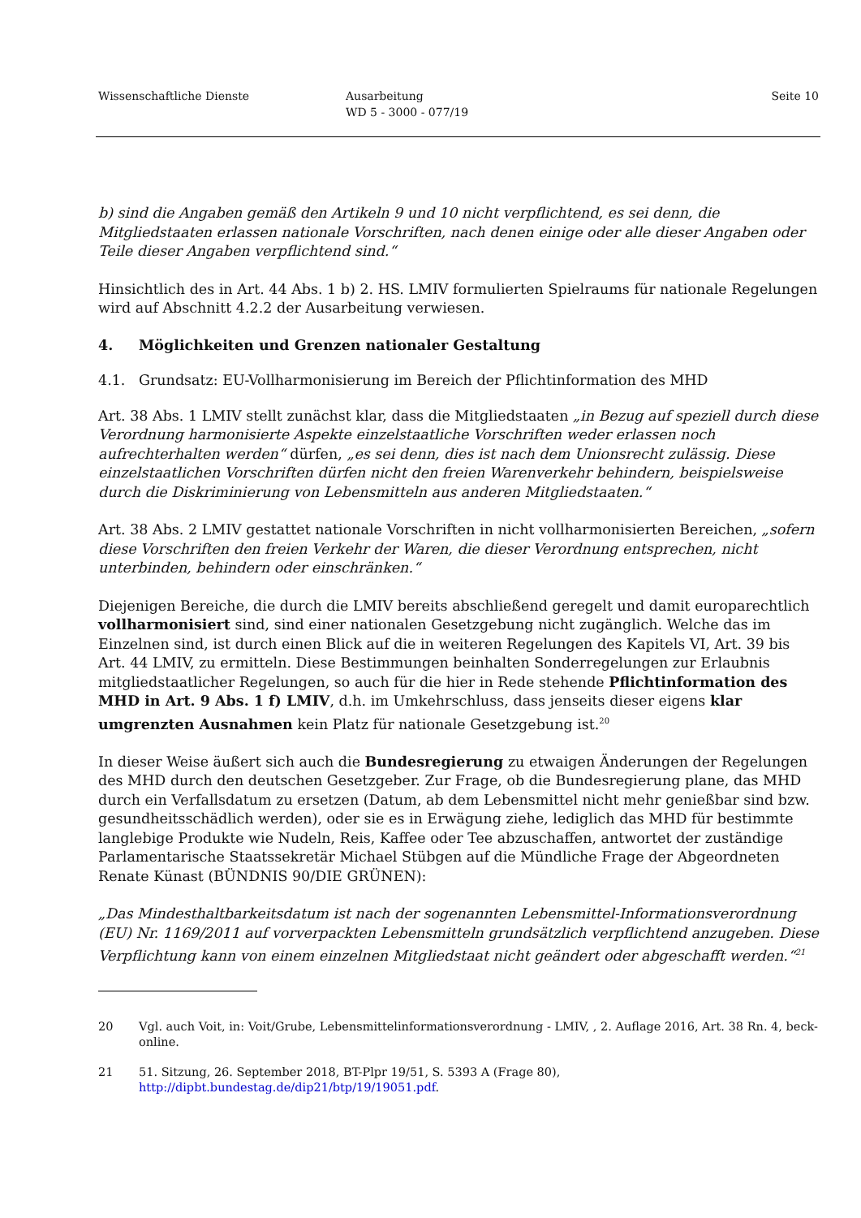Wissenschaftliche Dienste Ausarbeitung
WD 5 - 3000 - 077/19
Seite 10
b) sind die Angaben gemäß den Artikeln 9 und 10 nicht verpflichtend, es sei denn, die Mitgliedstaaten erlassen nationale Vorschriften, nach denen einige oder alle dieser Angaben oder Teile dieser Angaben verpflichtend sind.“
Hinsichtlich des in Art. 44 Abs. 1 b) 2. HS. LMIV formulierten Spielraums für nationale Regelungen wird auf Abschnitt 4.2.2 der Ausarbeitung verwiesen.
4. Möglichkeiten und Grenzen nationaler Gestaltung
4.1. Grundsatz: EU-Vollharmonisierung im Bereich der Pflichtinformation des MHD
Art. 38 Abs. 1 LMIV stellt zunächst klar, dass die Mitgliedstaaten „in Bezug auf speziell durch diese Verordnung harmonisierte Aspekte einzelstaatliche Vorschriften weder erlassen noch aufrechterhalten werden“ dürfen, „es sei denn, dies ist nach dem Unionsrecht zulässig. Diese einzelstaatlichen Vorschriften dürfen nicht den freien Warenverkehr behindern, beispielsweise durch die Diskriminierung von Lebensmitteln aus anderen Mitgliedstaaten.“
Art. 38 Abs. 2 LMIV gestattet nationale Vorschriften in nicht vollharmonisierten Bereichen, „sofern diese Vorschriften den freien Verkehr der Waren, die dieser Verordnung entsprechen, nicht unterbinden, behindern oder einschränken.“
Diejenigen Bereiche, die durch die LMIV bereits abschließend geregelt und damit europarechtlich vollharmonisiert sind, sind einer nationalen Gesetzgebung nicht zugänglich. Welche das im Einzelnen sind, ist durch einen Blick auf die in weiteren Regelungen des Kapitels VI, Art. 39 bis Art. 44 LMIV, zu ermitteln. Diese Bestimmungen beinhalten Sonderregelungen zur Erlaubnis mitgliedstaatlicher Regelungen, so auch für die hier in Rede stehende Pflichtinformation des MHD in Art. 9 Abs. 1 f) LMIV, d.h. im Umkehrschluss, dass jenseits dieser eigens klar umgrenzten Ausnahmen kein Platz für nationale Gesetzgebung ist.<sup>20</sup>
In dieser Weise äußert sich auch die Bundesregierung zu etwaigen Änderungen der Regelungen des MHD durch den deutschen Gesetzgeber. Zur Frage, ob die Bundesregierung plane, das MHD durch ein Verfallsdatum zu ersetzen (Datum, ab dem Lebensmittel nicht mehr genießbar sind bzw. gesundheitsschädlich werden), oder sie es in Erwägung ziehe, lediglich das MHD für bestimmte langlebige Produkte wie Nudeln, Reis, Kaffee oder Tee abzuschaffen, antwortet der zuständige Parlamentarische Staatssekretär Michael Stübgen auf die Mündliche Frage der Abgeordneten Renate Künast (BÜNDNIS 90/DIE GRÜNEN):
„Das Mindesthaltbarkeitsdatum ist nach der sogenannten Lebensmittel-Informationsverordnung (EU) Nr. 1169/2011 auf vorverpackten Lebensmitteln grundsätzlich verpflichtend anzugeben. Diese Verpflichtung kann von einem einzelnen Mitgliedstaat nicht geändert oder abgeschafft werden.“<sup>21</sup>
20 Vgl. auch Voit, in: Voit/Grube, Lebensmittelinformationsverordnung - LMIV, , 2. Auflage 2016, Art. 38 Rn. 4, beck-online.
21 51. Sitzung, 26. September 2018, BT-Plpr 19/51, S. 5393 A (Frage 80), http://dipbt.bundestag.de/dip21/btp/19/19051.pdf.